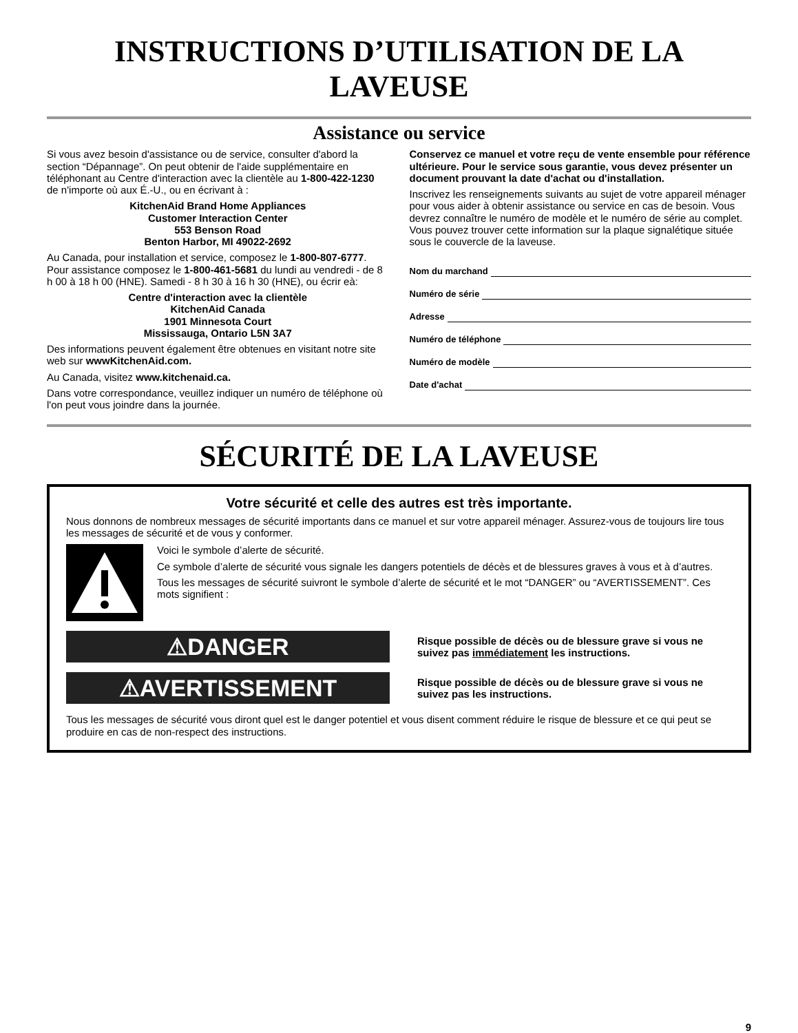INSTRUCTIONS D’UTILISATION DE LA LAVEUSE
Assistance ou service
Si vous avez besoin d'assistance ou de service, consulter d'abord la section “Dépannage”. On peut obtenir de l'aide supplémentaire en téléphonant au Centre d'interaction avec la clientèle au 1-800-422-1230 de n'importe où aux É.-U., ou en écrivant à :
KitchenAid Brand Home Appliances
Customer Interaction Center
553 Benson Road
Benton Harbor, MI 49022-2692
Au Canada, pour installation et service, composez le 1-800-807-6777. Pour assistance composez le 1-800-461-5681 du lundi au vendredi - de 8 h 00 à 18 h 00 (HNE). Samedi - 8 h 30 à 16 h 30 (HNE), ou écrir eà:
Centre d'interaction avec la clientèle
KitchenAid Canada
1901 Minnesota Court
Mississauga, Ontario L5N 3A7
Des informations peuvent également être obtenues en visitant notre site web sur wwwKitchenAid.com.
Au Canada, visitez www.kitchenaid.ca.
Dans votre correspondance, veuillez indiquer un numéro de téléphone où l'on peut vous joindre dans la journée.
Conservez ce manuel et votre reçu de vente ensemble pour référence ultérieure. Pour le service sous garantie, vous devez présenter un document prouvant la date d'achat ou d'installation.
Inscrivez les renseignements suivants au sujet de votre appareil ménager pour vous aider à obtenir assistance ou service en cas de besoin. Vous devrez connaître le numéro de modèle et le numéro de série au complet. Vous pouvez trouver cette information sur la plaque signalétique située sous le couvercle de la laveuse.
Nom du marchand
Numéro de série
Adresse
Numéro de téléphone
Numéro de modèle
Date d'achat
SÉCURITÉ DE LA LAVEUSE
Votre sécurité et celle des autres est très importante.
Nous donnons de nombreux messages de sécurité importants dans ce manuel et sur votre appareil ménager. Assurez-vous de toujours lire tous les messages de sécurité et de vous y conformer.
Voici le symbole d’alerte de sécurité.
Ce symbole d’alerte de sécurité vous signale les dangers potentiels de décès et de blessures graves à vous et à d’autres.
Tous les messages de sécurité suivront le symbole d’alerte de sécurité et le mot “DANGER” ou “AVERTISSEMENT”. Ces mots signifient :
⚠DANGER
Risque possible de décès ou de blessure grave si vous ne suivez pas immédiatement les instructions.
⚠AVERTISSEMENT
Risque possible de décès ou de blessure grave si vous ne suivez pas les instructions.
Tous les messages de sécurité vous diront quel est le danger potentiel et vous disent comment réduire le risque de blessure et ce qui peut se produire en cas de non-respect des instructions.
9